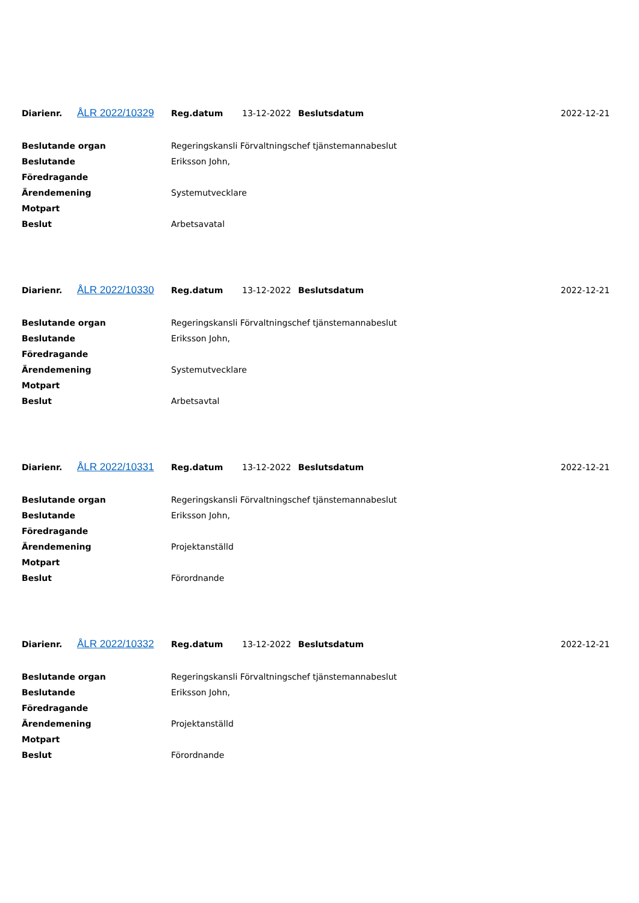| Diarienr. | ÅLR 2022/10329 | Reg.datum | 13-12-2022 | Beslutsdatum | 2022-12-21 |
| Beslutande organ | Regeringskansli Förvaltningschef tjänstemannabeslut |
| Beslutande | Eriksson John, |
| Föredragande | |
| Ärendemening | Systemutvecklare |
| Motpart | |
| Beslut | Arbetsavatal |
| Diarienr. | ÅLR 2022/10330 | Reg.datum | 13-12-2022 | Beslutsdatum | 2022-12-21 |
| Beslutande organ | Regeringskansli Förvaltningschef tjänstemannabeslut |
| Beslutande | Eriksson John, |
| Föredragande | |
| Ärendemening | Systemutvecklare |
| Motpart | |
| Beslut | Arbetsavtal |
| Diarienr. | ÅLR 2022/10331 | Reg.datum | 13-12-2022 | Beslutsdatum | 2022-12-21 |
| Beslutande organ | Regeringskansli Förvaltningschef tjänstemannabeslut |
| Beslutande | Eriksson John, |
| Föredragande | |
| Ärendemening | Projektanställd |
| Motpart | |
| Beslut | Förordnande |
| Diarienr. | ÅLR 2022/10332 | Reg.datum | 13-12-2022 | Beslutsdatum | 2022-12-21 |
| Beslutande organ | Regeringskansli Förvaltningschef tjänstemannabeslut |
| Beslutande | Eriksson John, |
| Föredragande | |
| Ärendemening | Projektanställd |
| Motpart | |
| Beslut | Förordnande |